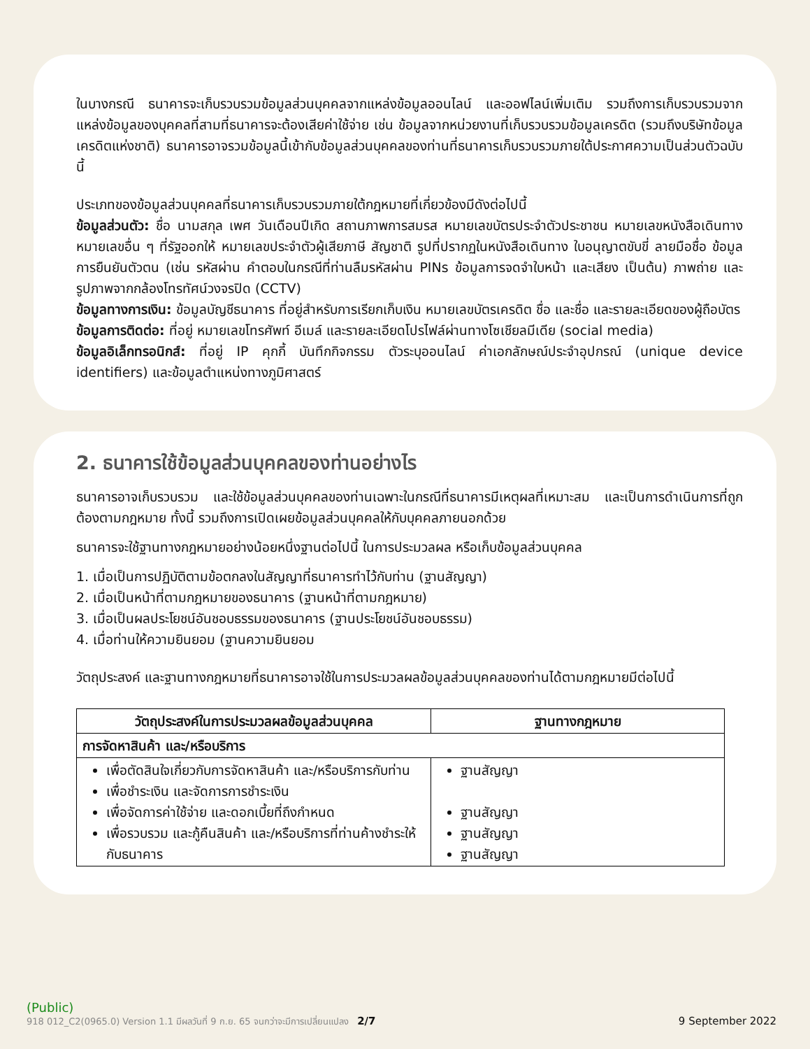ในบางกรณี ธนาคารจะเก็บรวบรวมข้อมูลส่วนบุคคลจากแหล่งข้อมูลออนไลน์ และออฟไลน์เพิ่มเติม รวมถึงการเก็บรวบรวมจากแหล่งข้อมูลของบุคคลที่สามที่ธนาคารจะต้องเสียค่าใช้จ่าย เช่น ข้อมูลจากหน่วยงานที่เก็บรวบรวมข้อมูลเครดิต (รวมถึงบริษัทข้อมูลเครดิตแห่งชาติ) ธนาคารอาจรวมข้อมูลนี้เข้ากับข้อมูลส่วนบุคคลของท่านที่ธนาคารเก็บรวบรวมภายใต้ประกาศความเป็นส่วนตัวฉบับนี้
ประเภทของข้อมูลส่วนบุคคลที่ธนาคารเก็บรวบรวมภายใต้กฎหมายที่เกี่ยวข้องมีดังต่อไปนี้
ข้อมูลส่วนตัว: ชื่อ นามสกุล เพศ วันเดือนปีเกิด สถานภาพการสมรส หมายเลขบัตรประจำตัวประชาชน หมายเลขหนังสือเดินทาง หมายเลขอื่น ๆ ที่รัฐออกให้ หมายเลขประจำตัวผู้เสียภาษี สัญชาติ รูปที่ปรากฏในหนังสือเดินทาง ใบอนุญาตขับขี่ ลายมือชื่อ ข้อมูลการยืนยันตัวตน (เช่น รหัสผ่าน คำตอบในกรณีที่ท่านลืมรหัสผ่าน PINs ข้อมูลการจดจำใบหน้า และเสียง เป็นต้น) ภาพถ่าย และรูปภาพจากกล้องโทรทัศน์วงจรปิด (CCTV)
ข้อมูลทางการเงิน: ข้อมูลบัญชีธนาคาร ที่อยู่สำหรับการเรียกเก็บเงิน หมายเลขบัตรเครดิต ชื่อ และชื่อ และรายละเอียดของผู้ถือบัตร
ข้อมูลการติดต่อ: ที่อยู่ หมายเลขโทรศัพท์ อีเมล์ และรายละเอียดโปรไฟล์ผ่านทางโซเชียลมีเดีย (social media)
ข้อมูลอิเล็กทรอนิกส์: ที่อยู่ IP คุกกี้ บันทึกกิจกรรม ตัวระบุออนไลน์ ค่าเอกลักษณ์ประจำอุปกรณ์ (unique device identifiers) และข้อมูลตำแหน่งทางภูมิศาสตร์
2. ธนาคารใช้ข้อมูลส่วนบุคคลของท่านอย่างไร
ธนาคารอาจเก็บรวบรวม และใช้ข้อมูลส่วนบุคคลของท่านเฉพาะในกรณีที่ธนาคารมีเหตุผลที่เหมาะสม และเป็นการดำเนินการที่ถูกต้องตามกฎหมาย ทั้งนี้ รวมถึงการเปิดเผยข้อมูลส่วนบุคคลให้กับบุคคลภายนอกด้วย
ธนาคารจะใช้ฐานทางกฎหมายอย่างน้อยหนึ่งฐานต่อไปนี้ ในการประมวลผล หรือเก็บข้อมูลส่วนบุคคล
1. เมื่อเป็นการปฏิบัติตามข้อตกลงในสัญญาที่ธนาคารทำไว้กับท่าน (ฐานสัญญา)
2. เมื่อเป็นหน้าที่ตามกฎหมายของธนาคาร (ฐานหน้าที่ตามกฎหมาย)
3. เมื่อเป็นผลประโยชน์อันชอบธรรมของธนาคาร (ฐานประโยชน์อันชอบธรรม)
4. เมื่อท่านให้ความยินยอม (ฐานความยินยอม
วัตถุประสงค์ และฐานทางกฎหมายที่ธนาคารอาจใช้ในการประมวลผลข้อมูลส่วนบุคคลของท่านได้ตามกฎหมายมีต่อไปนี้
| วัตถุประสงค์ในการประมวลผลข้อมูลส่วนบุคคล | ฐานทางกฎหมาย |
| --- | --- |
| การจัดหาสินค้า และ/หรือบริการ | |
| เพื่อตัดสินใจเกี่ยวกับการจัดหาสินค้า และ/หรือบริการกับท่าน เพื่อชำระเงิน และจัดการการชำระเงิน เพื่อจัดการค่าใช้จ่าย และดอกเบี้ยที่ถึงกำหนด เพื่อรวบรวม และกู้คืนสินค้า และ/หรือบริการที่ท่านค้างชำระให้กับธนาคาร | ฐานสัญญา ฐานสัญญา ฐานสัญญา ฐานสัญญา |
(Public)
918 012_C2(0965.0) Version 1.1 มีผลวันที่ 9 ก.ย. 65 จนกว่าจะมีการเปลี่ยนแปลง 2/7 9 September 2022